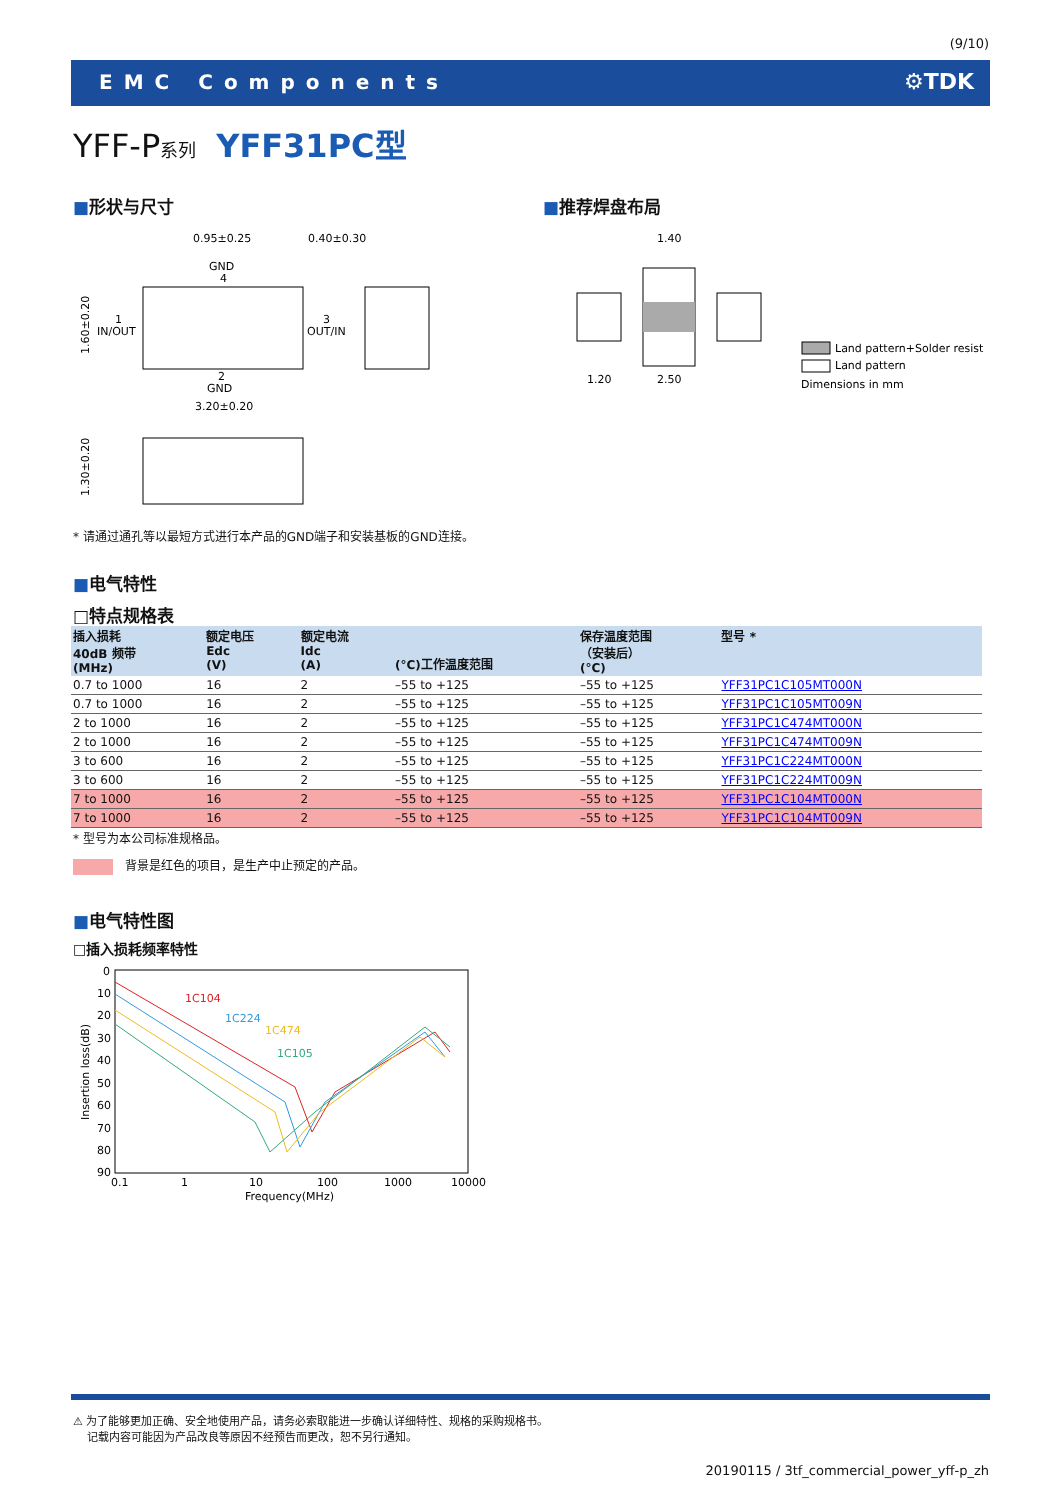(9/10)
EMC Components ⚙TDK
YFF-P系列 YFF31PC型
■形状与尺寸 ■推荐焊盘布局
0.95±0.25
0.40±0.30
GND
4
IN/OUT
1
OUT/IN
3
2
GND
3.20±0.20
1.60±0.20
1.30±0.20
1.40
1.20
2.50
Land pattern+Solder resist
Land pattern
Dimensions in mm
* 请通过通孔等以最短方式进行本产品的GND端子和安装基板的GND连接。
■电气特性
□特点规格表
| 插入损耗 40dB 频带 (MHz) | 额定电压 Edc (V) | 额定电流 Idc (A) | (°C)工作温度范围 | 保存温度范围 （安装后） (°C) | 型号 * |
| --- | --- | --- | --- | --- | --- |
| 0.7 to 1000 | 16 | 2 | –55 to +125 | –55 to +125 | YFF31PC1C105MT000N |
| 0.7 to 1000 | 16 | 2 | –55 to +125 | –55 to +125 | YFF31PC1C105MT009N |
| 2 to 1000 | 16 | 2 | –55 to +125 | –55 to +125 | YFF31PC1C474MT000N |
| 2 to 1000 | 16 | 2 | –55 to +125 | –55 to +125 | YFF31PC1C474MT009N |
| 3 to 600 | 16 | 2 | –55 to +125 | –55 to +125 | YFF31PC1C224MT000N |
| 3 to 600 | 16 | 2 | –55 to +125 | –55 to +125 | YFF31PC1C224MT009N |
| 7 to 1000 | 16 | 2 | –55 to +125 | –55 to +125 | YFF31PC1C104MT000N |
| 7 to 1000 | 16 | 2 | –55 to +125 | –55 to +125 | YFF31PC1C104MT009N |
* 型号为本公司标准规格品。
　背景是红色的项目，是生产中止预定的产品。
■电气特性图
□插入损耗频率特性
0
10
20
30
40
50
60
70
80
90
0.1
1
10
100
1000
10000
Frequency(MHz)
Insertion loss(dB)
1C104
1C224
1C474
1C105
⚠ 为了能够更加正确、安全地使用产品，请务必索取能进一步确认详细特性、规格的采购规格书。
　 记载内容可能因为产品改良等原因不经预告而更改，恕不另行通知。
20190115 / 3tf_commercial_power_yff-p_zh